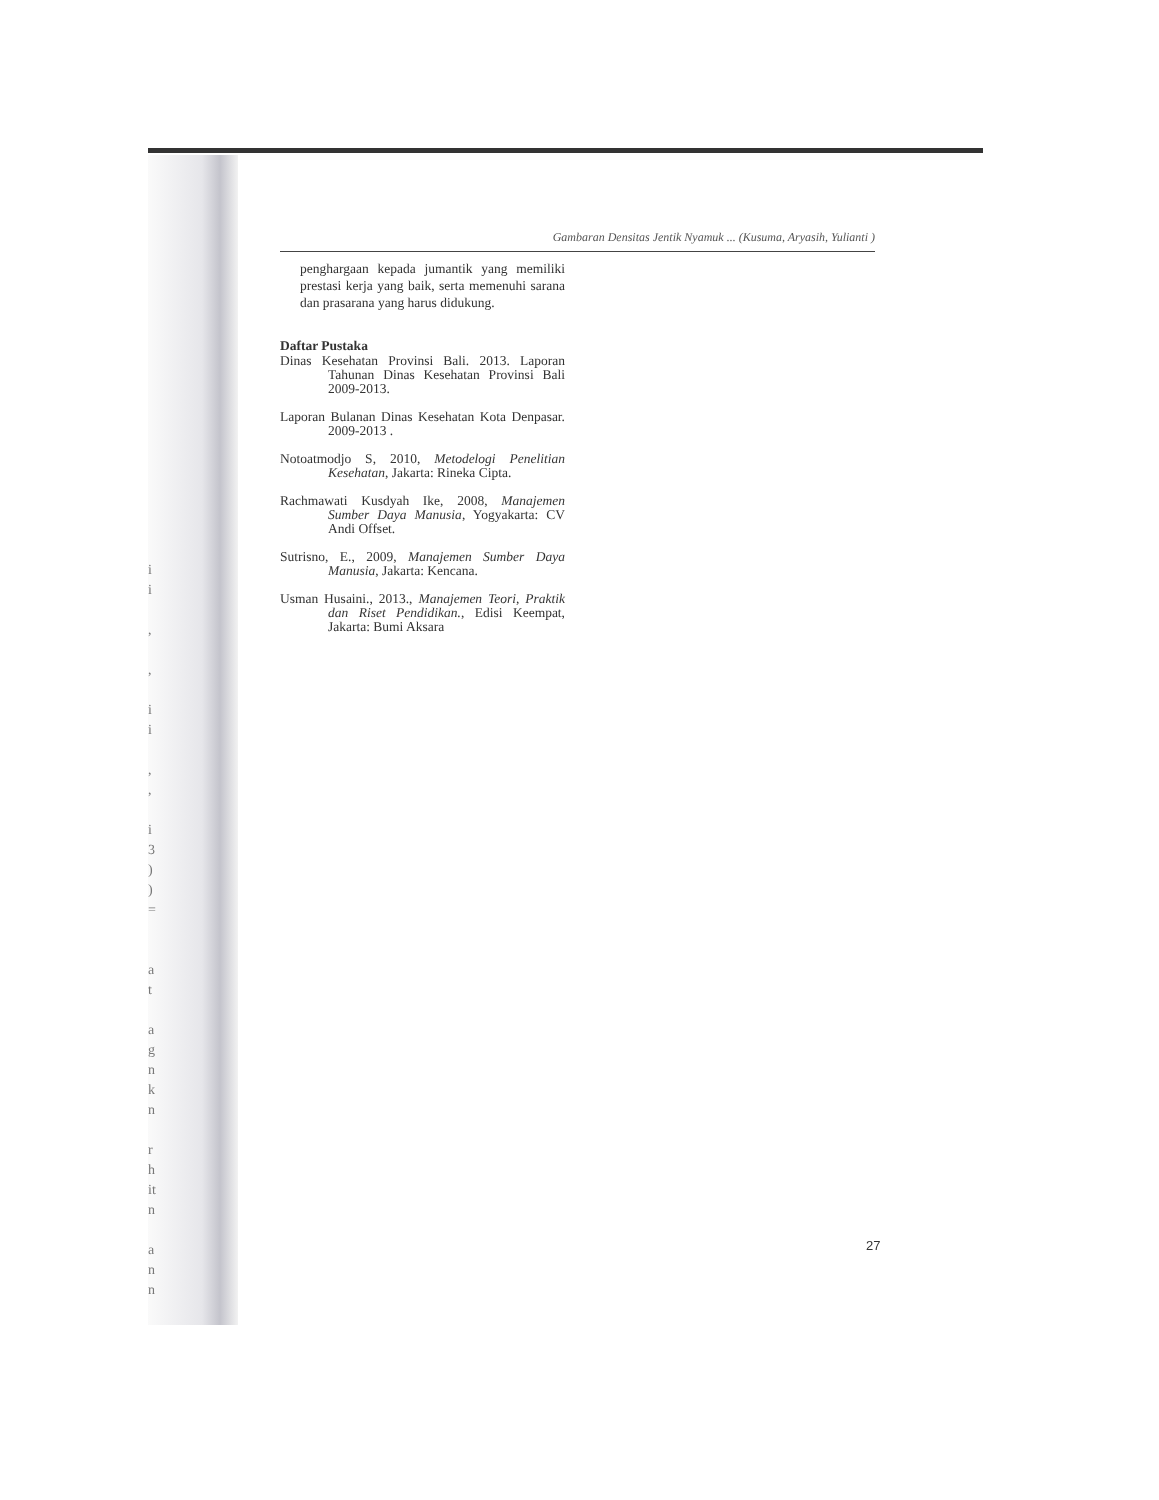i
i
,
,
i
i
,
,
i
3
)
)
=
a
t
a
g
n
k
n
r
h
it
n
a
n
n
Gambaran Densitas Jentik Nyamuk ... (Kusuma, Aryasih, Yulianti )
penghargaan kepada jumantik yang memiliki prestasi kerja yang baik, serta memenuhi sarana dan prasarana yang harus didukung.
Daftar Pustaka
Dinas Kesehatan Provinsi Bali. 2013. Laporan Tahunan Dinas Kesehatan Provinsi Bali 2009-2013.
Laporan Bulanan Dinas Kesehatan Kota Denpasar. 2009-2013 .
Notoatmodjo S, 2010, Metodelogi Penelitian Kesehatan, Jakarta: Rineka Cipta.
Rachmawati Kusdyah Ike, 2008, Manajemen Sumber Daya Manusia, Yogyakarta: CV Andi Offset.
Sutrisno, E., 2009, Manajemen Sumber Daya Manusia, Jakarta: Kencana.
Usman Husaini., 2013., Manajemen Teori, Praktik dan Riset Pendidikan., Edisi Keempat, Jakarta: Bumi Aksara
27